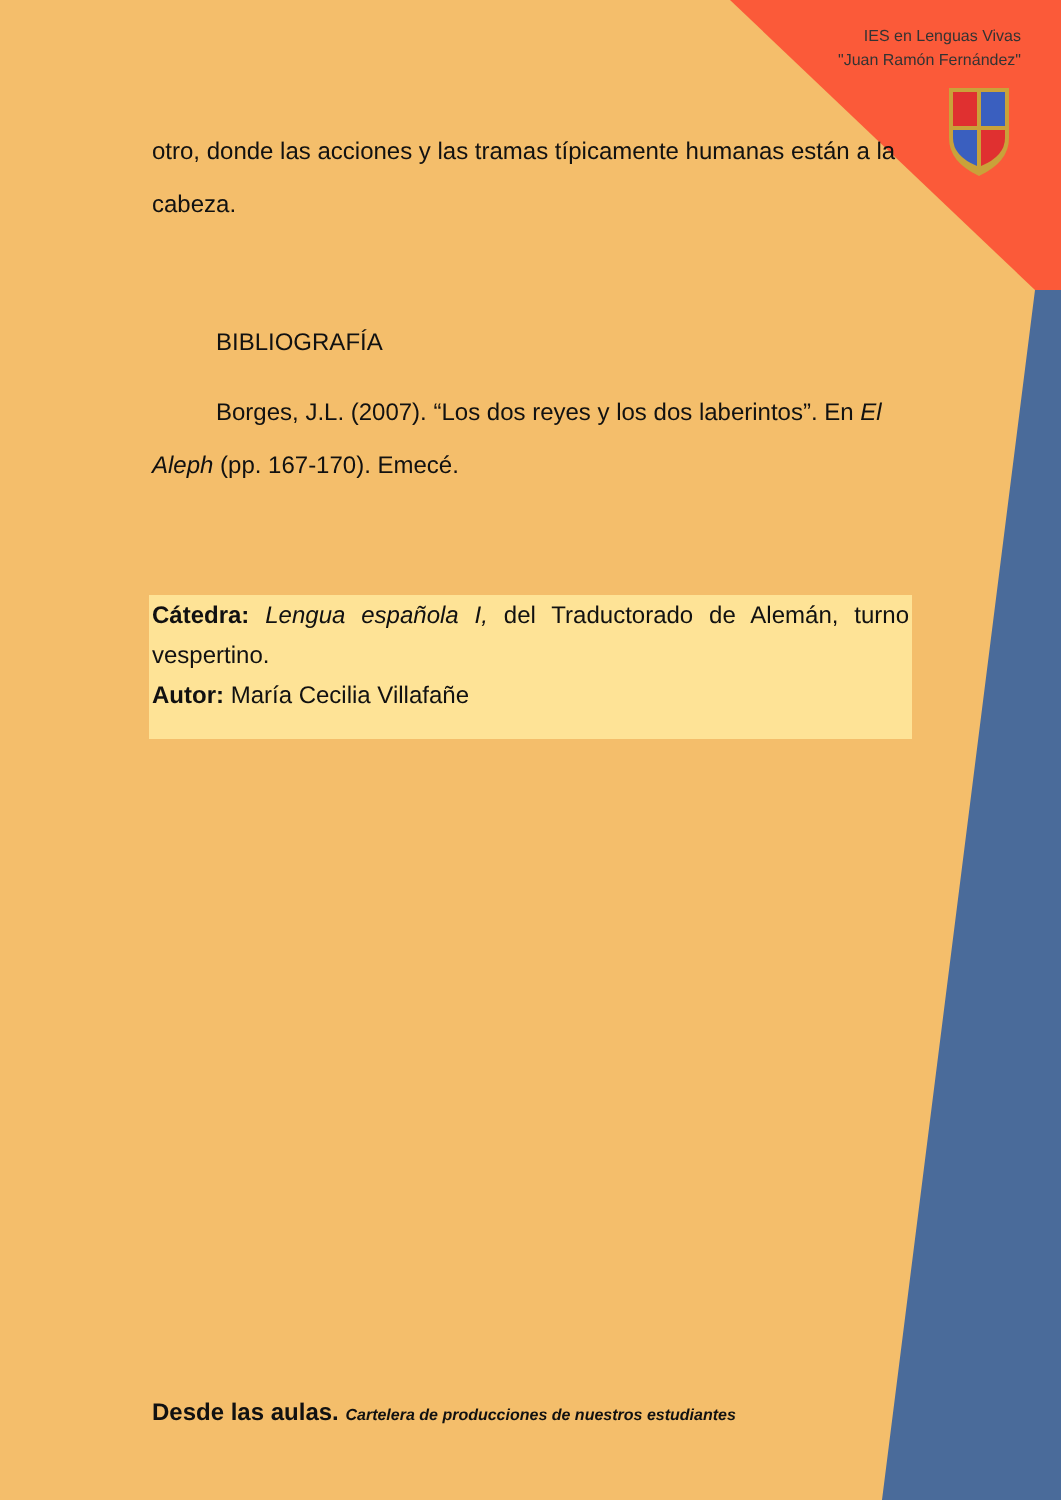IES en Lenguas Vivas
"Juan Ramón Fernández"
otro, donde las acciones y las tramas típicamente humanas están a la cabeza.
BIBLIOGRAFÍA
Borges, J.L. (2007). “Los dos reyes y los dos laberintos”. En El Aleph (pp. 167-170). Emecé.
Cátedra: Lengua española I, del Traductorado de Alemán, turno vespertino.
Autor: María Cecilia Villafañe
Desde las aulas. Cartelera de producciones de nuestros estudiantes